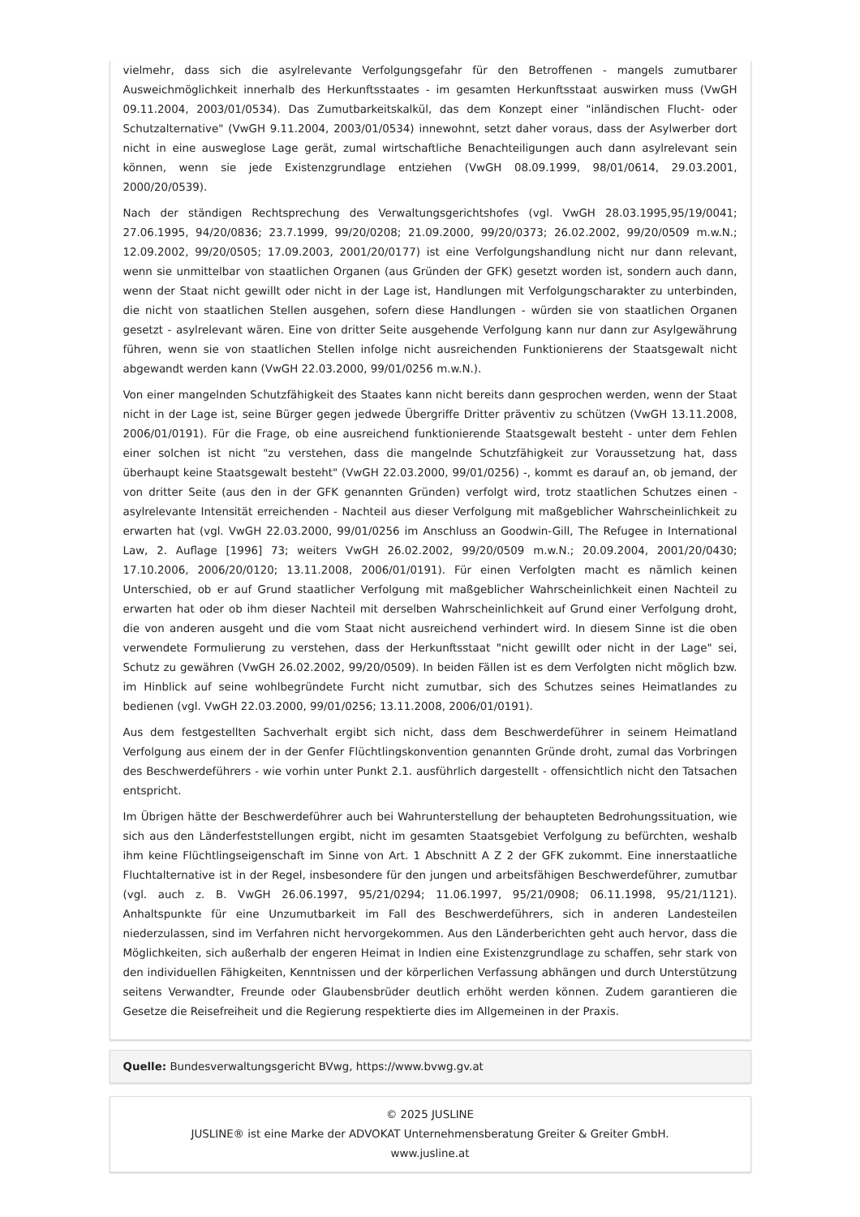vielmehr, dass sich die asylrelevante Verfolgungsgefahr für den Betroffenen - mangels zumutbarer Ausweichmöglichkeit innerhalb des Herkunftsstaates - im gesamten Herkunftsstaat auswirken muss (VwGH 09.11.2004, 2003/01/0534). Das Zumutbarkeitskalkül, das dem Konzept einer "inländischen Flucht- oder Schutzalternative" (VwGH 9.11.2004, 2003/01/0534) innewohnt, setzt daher voraus, dass der Asylwerber dort nicht in eine ausweglose Lage gerät, zumal wirtschaftliche Benachteiligungen auch dann asylrelevant sein können, wenn sie jede Existenzgrundlage entziehen (VwGH 08.09.1999, 98/01/0614, 29.03.2001, 2000/20/0539).
Nach der ständigen Rechtsprechung des Verwaltungsgerichtshofes (vgl. VwGH 28.03.1995,95/19/0041; 27.06.1995, 94/20/0836; 23.7.1999, 99/20/0208; 21.09.2000, 99/20/0373; 26.02.2002, 99/20/0509 m.w.N.; 12.09.2002, 99/20/0505; 17.09.2003, 2001/20/0177) ist eine Verfolgungshandlung nicht nur dann relevant, wenn sie unmittelbar von staatlichen Organen (aus Gründen der GFK) gesetzt worden ist, sondern auch dann, wenn der Staat nicht gewillt oder nicht in der Lage ist, Handlungen mit Verfolgungscharakter zu unterbinden, die nicht von staatlichen Stellen ausgehen, sofern diese Handlungen - würden sie von staatlichen Organen gesetzt - asylrelevant wären. Eine von dritter Seite ausgehende Verfolgung kann nur dann zur Asylgewährung führen, wenn sie von staatlichen Stellen infolge nicht ausreichenden Funktionierens der Staatsgewalt nicht abgewandt werden kann (VwGH 22.03.2000, 99/01/0256 m.w.N.).
Von einer mangelnden Schutzfähigkeit des Staates kann nicht bereits dann gesprochen werden, wenn der Staat nicht in der Lage ist, seine Bürger gegen jedwede Übergriffe Dritter präventiv zu schützen (VwGH 13.11.2008, 2006/01/0191). Für die Frage, ob eine ausreichend funktionierende Staatsgewalt besteht - unter dem Fehlen einer solchen ist nicht "zu verstehen, dass die mangelnde Schutzfähigkeit zur Voraussetzung hat, dass überhaupt keine Staatsgewalt besteht" (VwGH 22.03.2000, 99/01/0256) -, kommt es darauf an, ob jemand, der von dritter Seite (aus den in der GFK genannten Gründen) verfolgt wird, trotz staatlichen Schutzes einen - asylrelevante Intensität erreichenden - Nachteil aus dieser Verfolgung mit maßgeblicher Wahrscheinlichkeit zu erwarten hat (vgl. VwGH 22.03.2000, 99/01/0256 im Anschluss an Goodwin-Gill, The Refugee in International Law, 2. Auflage [1996] 73; weiters VwGH 26.02.2002, 99/20/0509 m.w.N.; 20.09.2004, 2001/20/0430; 17.10.2006, 2006/20/0120; 13.11.2008, 2006/01/0191). Für einen Verfolgten macht es nämlich keinen Unterschied, ob er auf Grund staatlicher Verfolgung mit maßgeblicher Wahrscheinlichkeit einen Nachteil zu erwarten hat oder ob ihm dieser Nachteil mit derselben Wahrscheinlichkeit auf Grund einer Verfolgung droht, die von anderen ausgeht und die vom Staat nicht ausreichend verhindert wird. In diesem Sinne ist die oben verwendete Formulierung zu verstehen, dass der Herkunftsstaat "nicht gewillt oder nicht in der Lage" sei, Schutz zu gewähren (VwGH 26.02.2002, 99/20/0509). In beiden Fällen ist es dem Verfolgten nicht möglich bzw. im Hinblick auf seine wohlbegründete Furcht nicht zumutbar, sich des Schutzes seines Heimatlandes zu bedienen (vgl. VwGH 22.03.2000, 99/01/0256; 13.11.2008, 2006/01/0191).
Aus dem festgestellten Sachverhalt ergibt sich nicht, dass dem Beschwerdeführer in seinem Heimatland Verfolgung aus einem der in der Genfer Flüchtlingskonvention genannten Gründe droht, zumal das Vorbringen des Beschwerdeführers - wie vorhin unter Punkt 2.1. ausführlich dargestellt - offensichtlich nicht den Tatsachen entspricht.
Im Übrigen hätte der Beschwerdeführer auch bei Wahrunterstellung der behaupteten Bedrohungssituation, wie sich aus den Länderfeststellungen ergibt, nicht im gesamten Staatsgebiet Verfolgung zu befürchten, weshalb ihm keine Flüchtlingseigenschaft im Sinne von Art. 1 Abschnitt A Z 2 der GFK zukommt. Eine innerstaatliche Fluchtalternative ist in der Regel, insbesondere für den jungen und arbeitsfähigen Beschwerdeführer, zumutbar (vgl. auch z. B. VwGH 26.06.1997, 95/21/0294; 11.06.1997, 95/21/0908; 06.11.1998, 95/21/1121). Anhaltspunkte für eine Unzumutbarkeit im Fall des Beschwerdeführers, sich in anderen Landesteilen niederzulassen, sind im Verfahren nicht hervorgekommen. Aus den Länderberichten geht auch hervor, dass die Möglichkeiten, sich außerhalb der engeren Heimat in Indien eine Existenzgrundlage zu schaffen, sehr stark von den individuellen Fähigkeiten, Kenntnissen und der körperlichen Verfassung abhängen und durch Unterstützung seitens Verwandter, Freunde oder Glaubensbrüder deutlich erhöht werden können. Zudem garantieren die Gesetze die Reisefreiheit und die Regierung respektierte dies im Allgemeinen in der Praxis.
Quelle: Bundesverwaltungsgericht BVwg, https://www.bvwg.gv.at
© 2025 JUSLINE
JUSLINE® ist eine Marke der ADVOKAT Unternehmensberatung Greiter & Greiter GmbH.
www.jusline.at